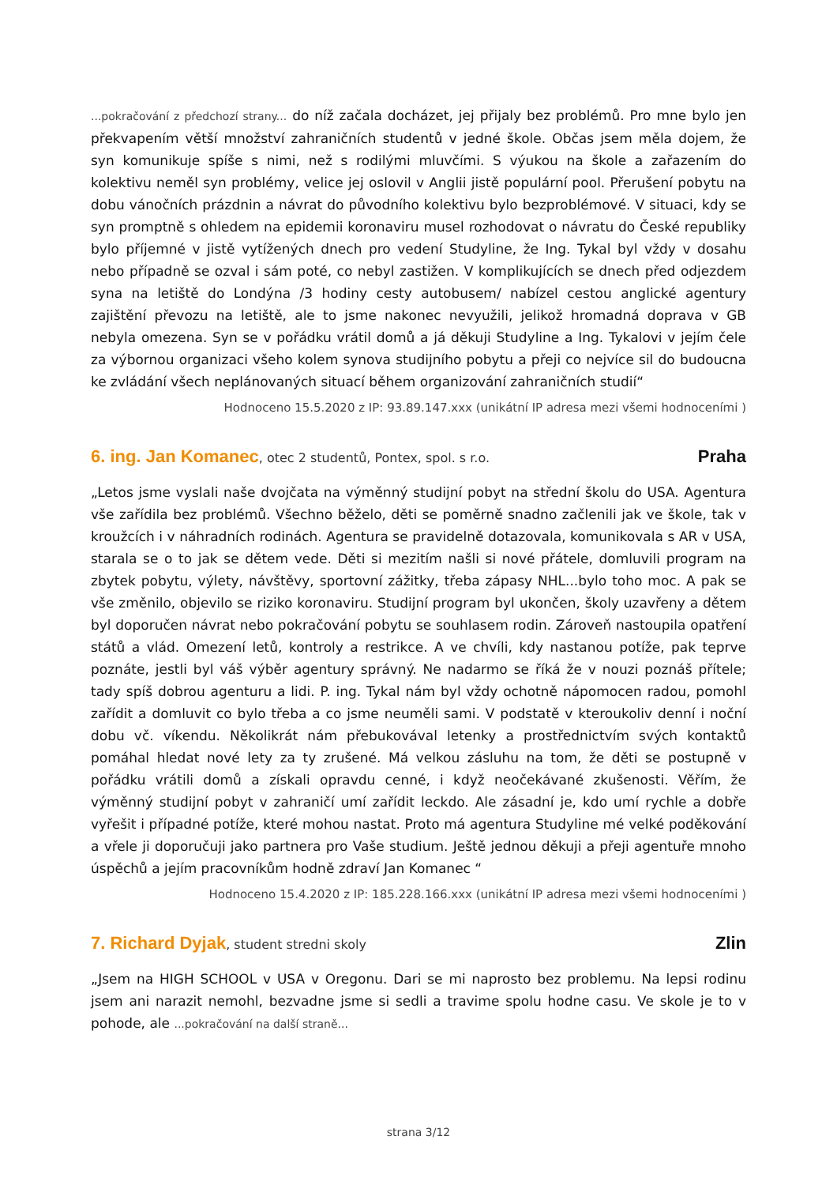...pokračování z předchozí strany... do níž začala docházet, jej přijaly bez problémů. Pro mne bylo jen překvapením větší množství zahraničních studentů v jedné škole. Občas jsem měla dojem, že syn komunikuje spíše s nimi, než s rodilými mluvčími. S výukou na škole a zařazením do kolektivu neměl syn problémy, velice jej oslovil v Anglii jistě populární pool. Přerušení pobytu na dobu vánočních prázdnin a návrat do původního kolektivu bylo bezproblémové. V situaci, kdy se syn promptně s ohledem na epidemii koronaviru musel rozhodovat o návratu do České republiky bylo příjemné v jistě vytížených dnech pro vedení Studyline, že Ing. Tykal byl vždy v dosahu nebo případně se ozval i sám poté, co nebyl zastižen. V komplikujících se dnech před odjezdem syna na letiště do Londýna /3 hodiny cesty autobusem/ nabízel cestou anglické agentury zajištění převozu na letiště, ale to jsme nakonec nevyužili, jelikož hromadná doprava v GB nebyla omezena. Syn se v pořádku vrátil domů a já děkuji Studyline a Ing. Tykalovi v jejím čele za výbornou organizaci všeho kolem synova studijního pobytu a přeji co nejvíce sil do budoucna ke zvládání všech neplánovaných situací během organizování zahraničních studií“
Hodnoceno 15.5.2020 z IP: 93.89.147.xxx (unikátní IP adresa mezi všemi hodnoceními )
6. ing. Jan Komanec, otec 2 studentů, Pontex, spol. s r.o.
Praha
„Letos jsme vyslali naše dvojčata na výměnný studijní pobyt na střední školu do USA. Agentura vše zařídila bez problémů. Všechno běželo, děti se poměrně snadno začlenili jak ve škole, tak v kroužcích i v náhradních rodinách. Agentura se pravidelně dotazovala, komunikovala s AR v USA, starala se o to jak se dětem vede. Děti si mezitím našli si nové přátele, domluvili program na zbytek pobytu, výlety, návštěvy, sportovní zážitky, třeba zápasy NHL...bylo toho moc. A pak se vše změnilo, objevilo se riziko koronaviru. Studijní program byl ukončen, školy uzavřeny a dětem byl doporučen návrat nebo pokračování pobytu se souhlasem rodin. Zároveň nastoupila opatření států a vlád. Omezení letů, kontroly a restrikce. A ve chvíli, kdy nastanou potíže, pak teprve poznáte, jestli byl váš výběr agentury správný. Ne nadarmo se říká že v nouzi poznáš přítele; tady spíš dobrou agenturu a lidi. P. ing. Tykal nám byl vždy ochotně nápomocen radou, pomohl zařídit a domluvit co bylo třeba a co jsme neuměli sami. V podstatě v kteroukoliv denní i noční dobu vč. víkendu. Několikrát nám přebukovával letenky a prostřednictvím svých kontaktů pomáhal hledat nové lety za ty zrušené. Má velkou zásluhu na tom, že děti se postupně v pořádku vrátili domů a získali opravdu cenné, i když neočekávané zkušenosti. Věřím, že výměnný studijní pobyt v zahraničí umí zařídit leckdo. Ale zásadní je, kdo umí rychle a dobře vyřešit i případné potíže, které mohou nastat. Proto má agentura Studyline mé velké poděkování a vřele ji doporučuji jako partnera pro Vaše studium. Ještě jednou děkuji a přeji agentuře mnoho úspěchů a jejím pracovníkům hodně zdraví Jan Komanec “
Hodnoceno 15.4.2020 z IP: 185.228.166.xxx (unikátní IP adresa mezi všemi hodnoceními )
7. Richard Dyjak, student stredni skoly
Zlin
„Jsem na HIGH SCHOOL v USA v Oregonu. Dari se mi naprosto bez problemu. Na lepsi rodinu jsem ani narazit nemohl, bezvadne jsme si sedli a travime spolu hodne casu. Ve skole je to v pohode, ale ...pokračování na další straně...
strana 3/12